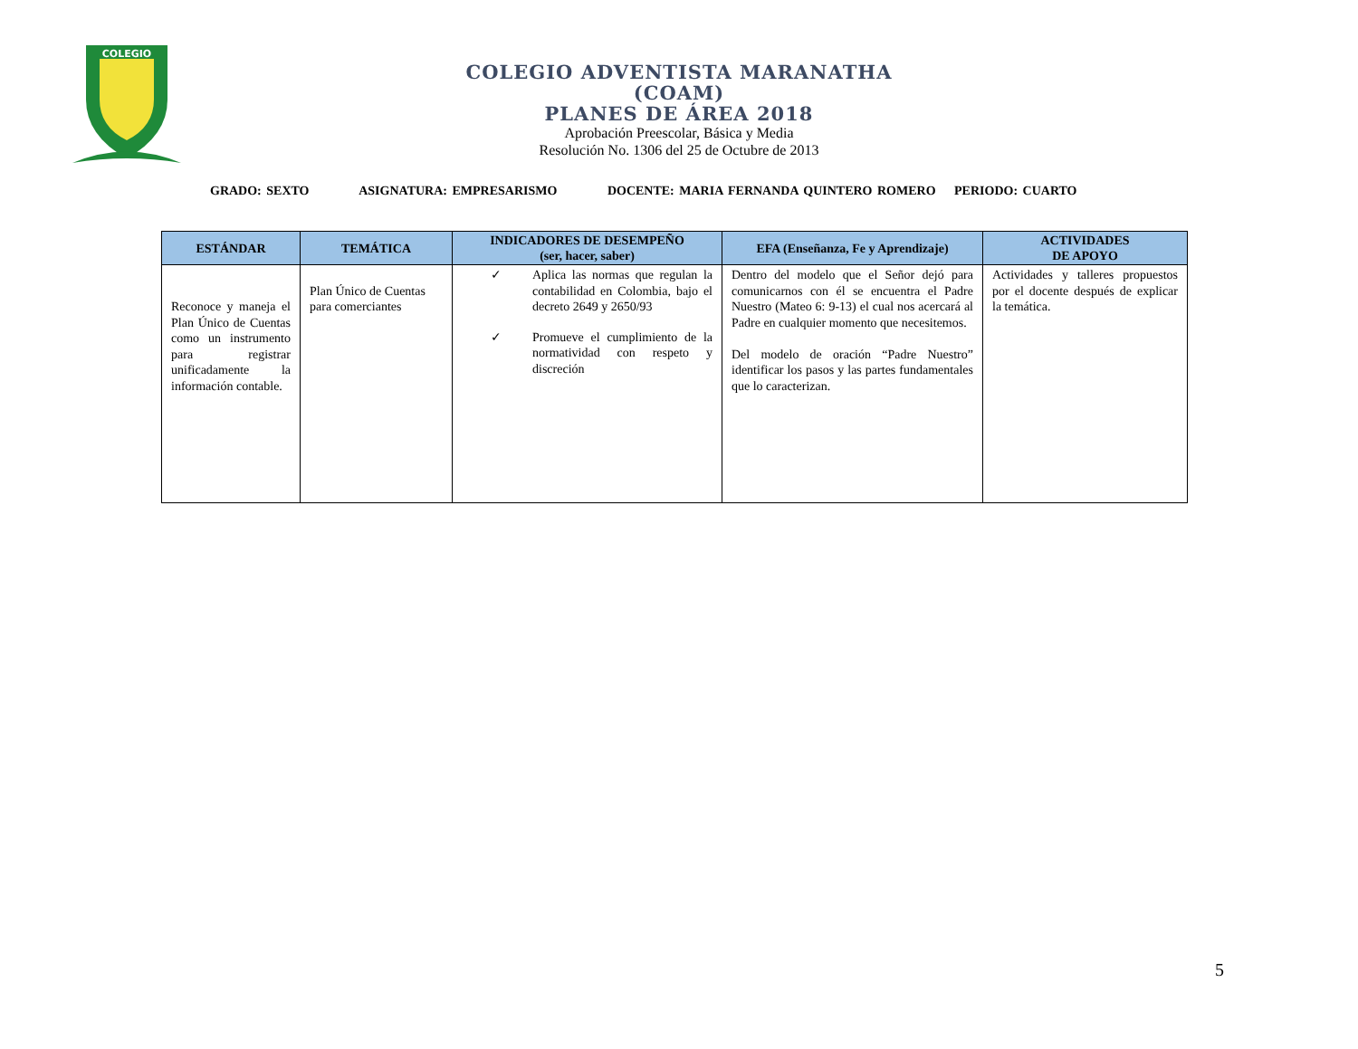COLEGIO
COLEGIO ADVENTISTA MARANATHA
(COAM)
PLANES DE ÁREA 2018
Aprobación Preescolar, Básica y Media
Resolución No. 1306 del 25 de Octubre de 2013
GRADO: SEXTO ASIGNATURA: EMPRESARISMO DOCENTE: MARIA FERNANDA QUINTERO ROMERO PERIODO: CUARTO
| ESTÁNDAR | TEMÁTICA | INDICADORES DE DESEMPEÑO (ser, hacer, saber) | EFA (Enseñanza, Fe y Aprendizaje) | ACTIVIDADES DE APOYO |
| --- | --- | --- | --- | --- |
| Reconoce y maneja el Plan Único de Cuentas como un instrumento para registrar unificadamente la información contable. | Plan Único de Cuentas para comerciantes | ✓ Aplica las normas que regulan la contabilidad en Colombia, bajo el decreto 2649 y 2650/93 ✓ Promueve el cumplimiento de la normatividad con respeto y discreción | Dentro del modelo que el Señor dejó para comunicarnos con él se encuentra el Padre Nuestro (Mateo 6: 9-13) el cual nos acercará al Padre en cualquier momento que necesitemos. Del modelo de oración “Padre Nuestro” identificar los pasos y las partes fundamentales que lo caracterizan. | Actividades y talleres propuestos por el docente después de explicar la temática. |
5